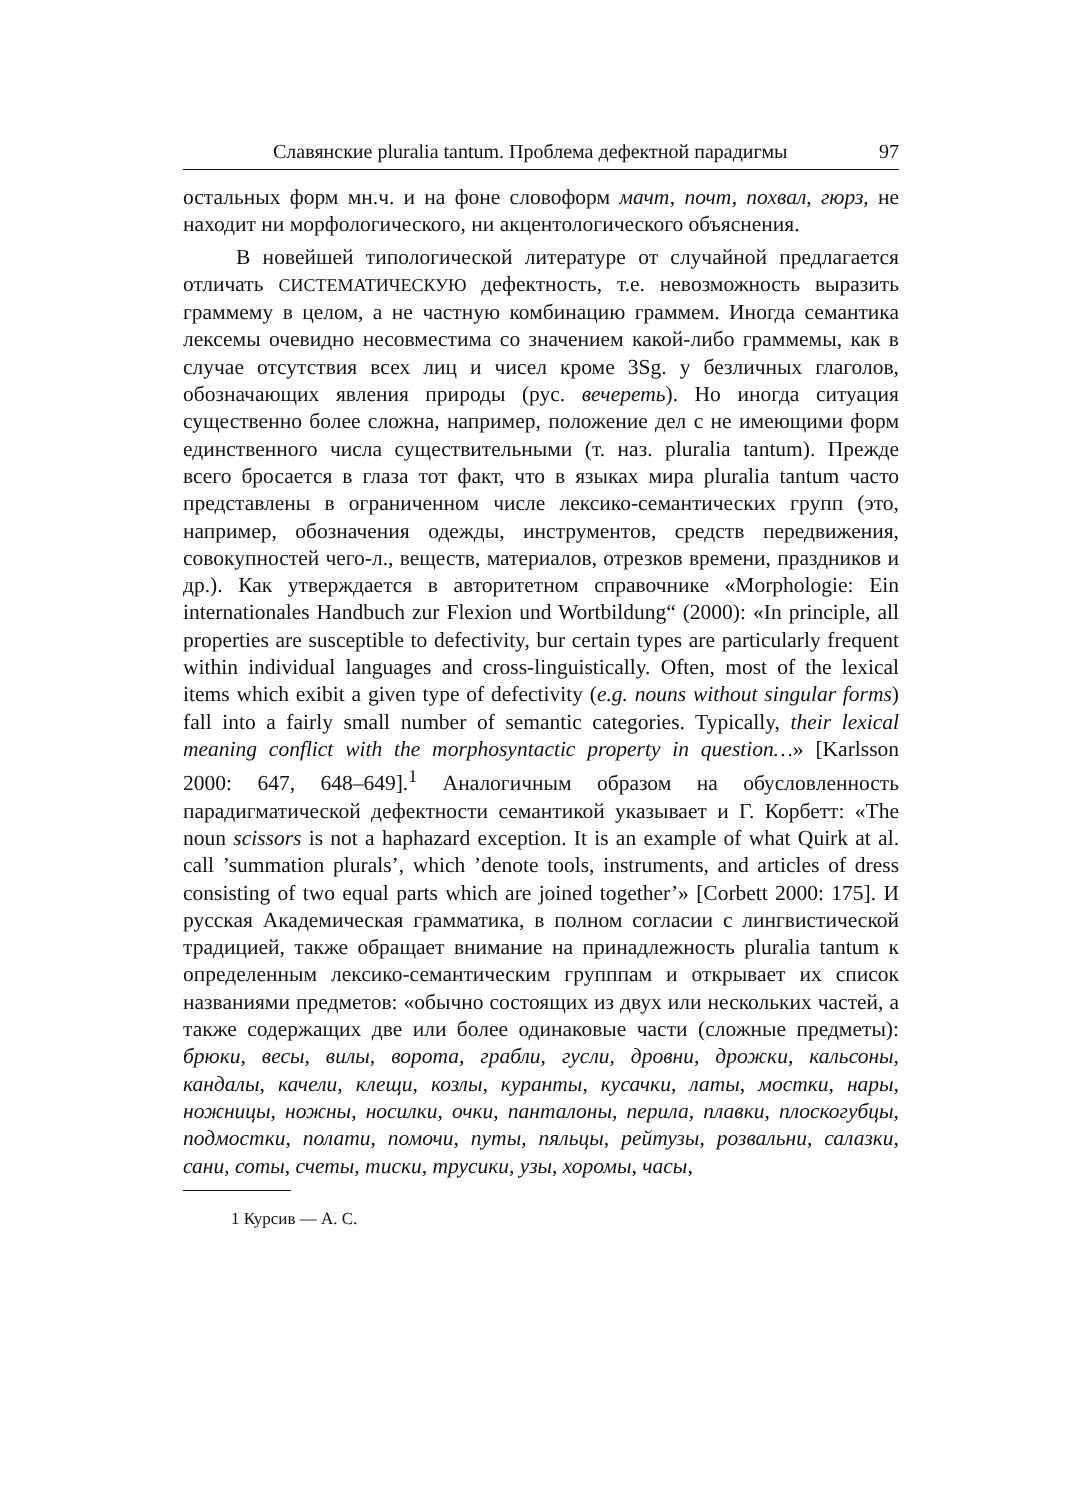Славянские pluralia tantum. Проблема дефектной парадигмы 97
остальных форм мн.ч. и на фоне словоформ мачт, почт, похвал, гюрз, не находит ни морфологического, ни акцентологического объяснения.
В новейшей типологической литературе от случайной предлагается отличать СИСТЕМАТИЧЕСКУЮ дефектность, т.е. невозможность выразить граммему в целом, а не частную комбинацию граммем. Иногда семантика лексемы очевидно несовместима со значением какой-либо граммемы, как в случае отсутствия всех лиц и чисел кроме 3Sg. у безличных глаголов, обозначающих явления природы (рус. вечереть). Но иногда ситуация существенно более сложна, например, положение дел с не имеющими форм единственного числа существительными (т. наз. pluralia tantum). Прежде всего бросается в глаза тот факт, что в языках мира pluralia tantum часто представлены в ограниченном числе лексико-семантических групп (это, например, обозначения одежды, инструментов, средств передвижения, совокупностей чего-л., веществ, материалов, отрезков времени, праздников и др.). Как утверждается в авторитетном справочнике «Morphologie: Ein internationales Handbuch zur Flexion und Wortbildung“ (2000): «In principle, all properties are susceptible to defectivity, bur certain types are particularly frequent within individual languages and cross-linguistically. Often, most of the lexical items which exibit a given type of defectivity (e.g. nouns without singular forms) fall into a fairly small number of semantic categories. Typically, their lexical meaning conflict with the morphosyntactic property in question…» [Karlsson 2000: 647, 648–649].<sup>1</sup> Аналогичным образом на обусловленность парадигматической дефектности семантикой указывает и Г. Корбетт: «The noun scissors is not a haphazard exception. It is an example of what Quirk at al. call ’summation plurals’, which ’denote tools, instruments, and articles of dress consisting of two equal parts which are joined together’» [Corbett 2000: 175]. И русская Академическая грамматика, в полном согласии с лингвистической традицией, также обращает внимание на принадлежность pluralia tantum к определенным лексико-семантическим групппам и открывает их список названиями предметов: «обычно состоящих из двух или нескольких частей, а также содержащих две или более одинаковые части (сложные предметы): брюки, весы, вилы, ворота, грабли, гусли, дровни, дрожки, кальсоны, кандалы, качели, клещи, козлы, куранты, кусачки, латы, мостки, нары, ножницы, ножны, носилки, очки, панталоны, перила, плавки, плоскогубцы, подмостки, полати, помочи, путы, пяльцы, рейтузы, розвальни, салазки, сани, соты, счеты, тиски, трусики, узы, хоромы, часы,
1 Курсив — А. С.